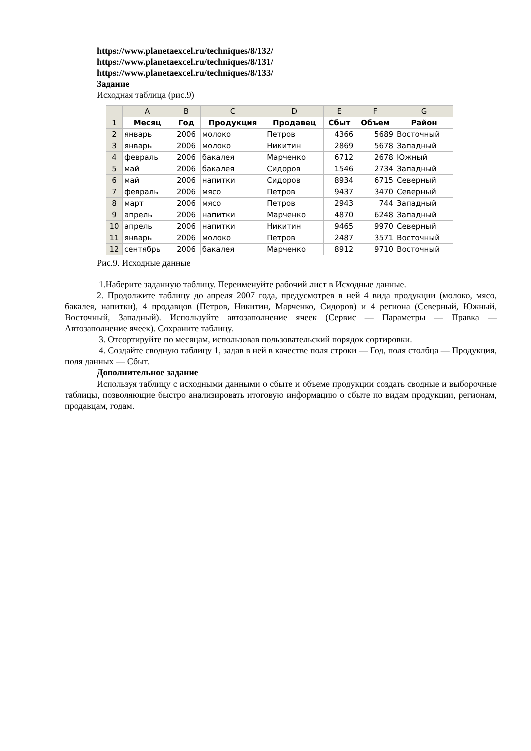https://www.planetaexcel.ru/techniques/8/132/
https://www.planetaexcel.ru/techniques/8/131/
https://www.planetaexcel.ru/techniques/8/133/
Задание
Исходная таблица (рис.9)
| | A | B | C | D | E | F | G |
| 1 | Месяц | Год | Продукция | Продавец | Сбыт | Объем | Район |
| 2 | январь | 2006 | молоко | Петров | 4366 | 5689 | Восточный |
| 3 | январь | 2006 | молоко | Никитин | 2869 | 5678 | Западный |
| 4 | февраль | 2006 | бакалея | Марченко | 6712 | 2678 | Южный |
| 5 | май | 2006 | бакалея | Сидоров | 1546 | 2734 | Западный |
| 6 | май | 2006 | напитки | Сидоров | 8934 | 6715 | Северный |
| 7 | февраль | 2006 | мясо | Петров | 9437 | 3470 | Северный |
| 8 | март | 2006 | мясо | Петров | 2943 | 744 | Западный |
| 9 | апрель | 2006 | напитки | Марченко | 4870 | 6248 | Западный |
| 10 | апрель | 2006 | напитки | Никитин | 9465 | 9970 | Северный |
| 11 | январь | 2006 | молоко | Петров | 2487 | 3571 | Восточный |
| 12 | сентябрь | 2006 | бакалея | Марченко | 8912 | 9710 | Восточный |
Рис.9. Исходные данные
1.Наберите заданную таблицу. Переименуйте рабочий лист в Исходные данные.
2. Продолжите таблицу до апреля 2007 года, предусмотрев в ней 4 вида продукции (молоко, мясо, бакалея, напитки), 4 продавцов (Петров, Никитин, Марченко, Сидоров) и 4 региона (Северный, Южный, Восточный, Западный). Используйте автозаполнение ячеек (Сервис — Параметры — Правка — Автозаполнение ячеек). Сохраните таблицу.
3. Отсортируйте по месяцам, использовав пользовательский порядок сортировки.
4. Создайте сводную таблицу 1, задав в ней в качестве поля строки — Год, поля столбца — Продукция, поля данных — Сбыт.
Дополнительное задание
Используя таблицу с исходными данными о сбыте и объеме продукции создать сводные и выборочные таблицы, позволяющие быстро анализировать итоговую информацию о сбыте по видам продукции, регионам, продавцам, годам.